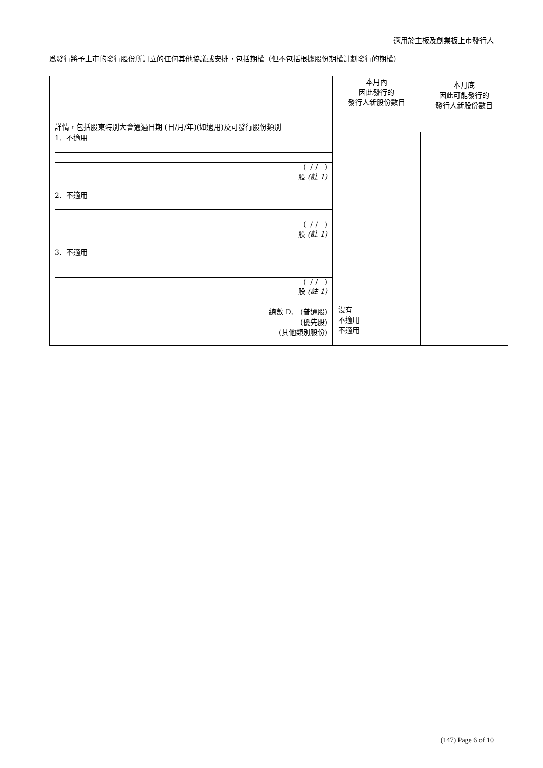適用於主板及創業板上市發行人
爲發行將予上市的發行股份所訂立的任何其他協議或安排，包括期權（但不包括根據股份期權計劃發行的期權）
| 詳情，包括股東特別大會通過日期 (日/月/年)(如適用)及可發行股份類別 | 本月內 因此發行的 發行人新股份數目 | 本月底 因此可能發行的 發行人新股份數目 |
| --- | --- | --- |
| 1. 不適用 ( / / ) 股 (註 1) 2. 不適用 ( / / ) 股 (註 1) 3. 不適用 ( / / ) 股 (註 1) 總數 D. (普通股) (優先股) (其他類別股份) | 沒有 不適用 不適用 | |
(147) Page 6 of 10